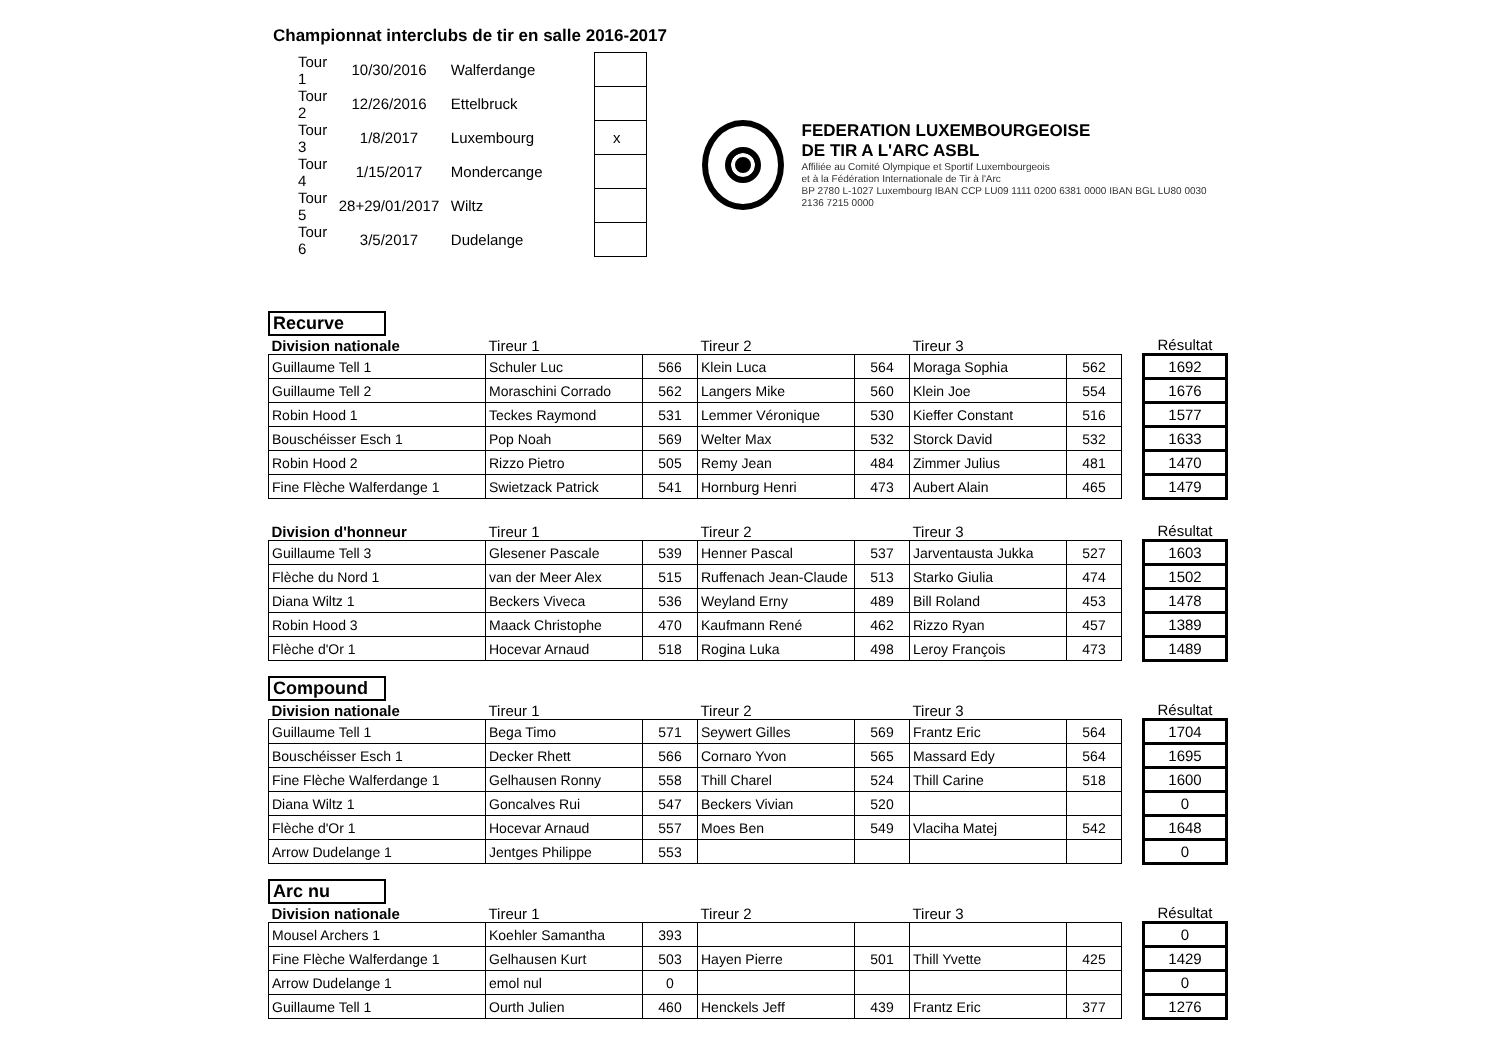Championnat interclubs de tir en salle 2016-2017
| Tour 1 | 10/30/2016 | Walferdange | |
| Tour 2 | 12/26/2016 | Ettelbruck | |
| Tour 3 | 1/8/2017 | Luxembourg | x |
| Tour 4 | 1/15/2017 | Mondercange | |
| Tour 5 | 28+29/01/2017 | Wiltz | |
| Tour 6 | 3/5/2017 | Dudelange | |
FEDERATION LUXEMBOURGEOISE
DE TIR A L'ARC ASBL
Affiliée au Comité Olympique et Sportif Luxembourgeois
et à la Fédération Internationale de Tir à l'Arc
BP 2780 L-1027 Luxembourg IBAN CCP LU09 1111 0200 6381 0000 IBAN BGL LU80 0030 2136 7215 0000
Recurve
| Division nationale | Tireur 1 | | Tireur 2 | | Tireur 3 | | | Résultat |
| --- | --- | --- | --- | --- | --- | --- | --- | --- |
| Guillaume Tell 1 | Schuler Luc | 566 | Klein Luca | 564 | Moraga Sophia | 562 | | 1692 |
| Guillaume Tell 2 | Moraschini Corrado | 562 | Langers Mike | 560 | Klein Joe | 554 | | 1676 |
| Robin Hood 1 | Teckes Raymond | 531 | Lemmer Véronique | 530 | Kieffer Constant | 516 | | 1577 |
| Bouschéisser Esch 1 | Pop Noah | 569 | Welter Max | 532 | Storck David | 532 | | 1633 |
| Robin Hood 2 | Rizzo Pietro | 505 | Remy Jean | 484 | Zimmer Julius | 481 | | 1470 |
| Fine Flèche Walferdange 1 | Swietzack Patrick | 541 | Hornburg Henri | 473 | Aubert Alain | 465 | | 1479 |
| Division d'honneur | Tireur 1 | | Tireur 2 | | Tireur 3 | | | Résultat |
| --- | --- | --- | --- | --- | --- | --- | --- | --- |
| Guillaume Tell 3 | Glesener Pascale | 539 | Henner Pascal | 537 | Jarventausta Jukka | 527 | | 1603 |
| Flèche du Nord 1 | van der Meer Alex | 515 | Ruffenach Jean-Claude | 513 | Starko Giulia | 474 | | 1502 |
| Diana Wiltz 1 | Beckers Viveca | 536 | Weyland Erny | 489 | Bill Roland | 453 | | 1478 |
| Robin Hood 3 | Maack Christophe | 470 | Kaufmann René | 462 | Rizzo Ryan | 457 | | 1389 |
| Flèche d'Or 1 | Hocevar Arnaud | 518 | Rogina Luka | 498 | Leroy François | 473 | | 1489 |
Compound
| Division nationale | Tireur 1 | | Tireur 2 | | Tireur 3 | | | Résultat |
| --- | --- | --- | --- | --- | --- | --- | --- | --- |
| Guillaume Tell 1 | Bega Timo | 571 | Seywert Gilles | 569 | Frantz Eric | 564 | | 1704 |
| Bouschéisser Esch 1 | Decker Rhett | 566 | Cornaro Yvon | 565 | Massard Edy | 564 | | 1695 |
| Fine Flèche Walferdange 1 | Gelhausen Ronny | 558 | Thill Charel | 524 | Thill Carine | 518 | | 1600 |
| Diana Wiltz 1 | Goncalves Rui | 547 | Beckers Vivian | 520 | | | | 0 |
| Flèche d'Or 1 | Hocevar Arnaud | 557 | Moes Ben | 549 | Vlaciha Matej | 542 | | 1648 |
| Arrow Dudelange 1 | Jentges Philippe | 553 | | | | | | 0 |
Arc nu
| Division nationale | Tireur 1 | | Tireur 2 | | Tireur 3 | | | Résultat |
| --- | --- | --- | --- | --- | --- | --- | --- | --- |
| Mousel Archers 1 | Koehler Samantha | 393 | | | | | | 0 |
| Fine Flèche Walferdange 1 | Gelhausen Kurt | 503 | Hayen Pierre | 501 | Thill Yvette | 425 | | 1429 |
| Arrow Dudelange 1 | emol nul | 0 | | | | | | 0 |
| Guillaume Tell 1 | Ourth Julien | 460 | Henckels Jeff | 439 | Frantz Eric | 377 | | 1276 |